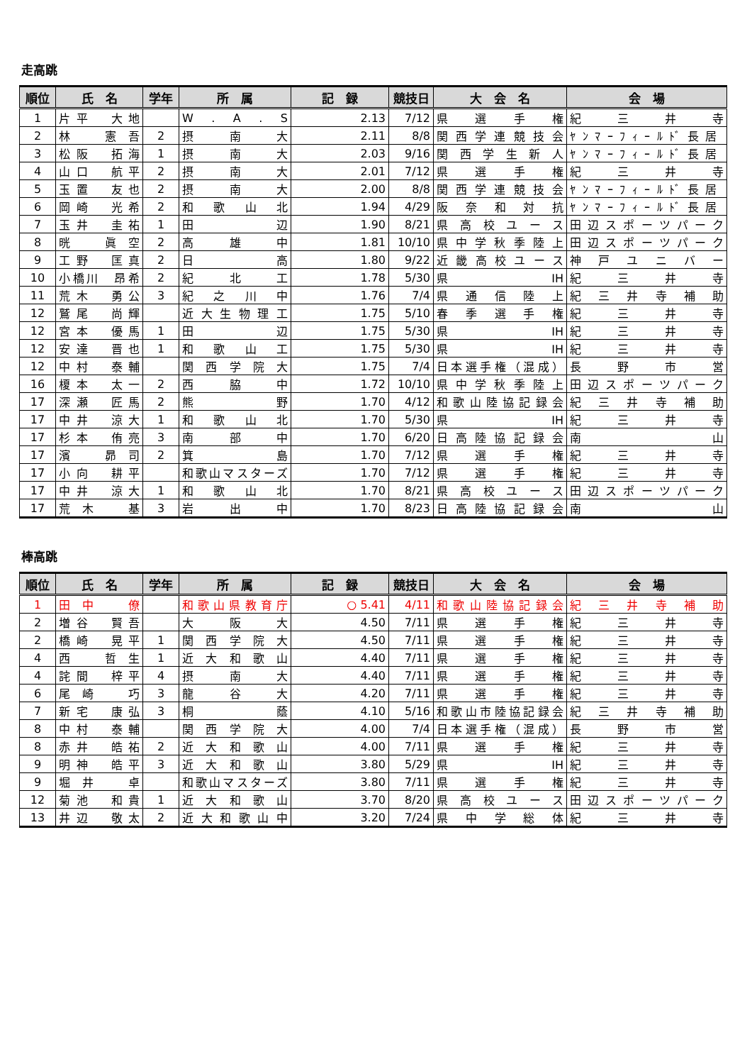走高跳
| 順位 | 氏 名 | 学年 | 所 属 | 記 録 | 競技日 | 大 会 名 | 会 場 |
| --- | --- | --- | --- | --- | --- | --- | --- |
| 1 | 片平 大地 | | W . A . S | 2.13 | 7/12 | 県選手権 | 紀三井寺 |
| 2 | 林 憲吾 | 2 | 摂南大 | 2.11 | 8/8 | 関西学連競技会 | ﾔﾝﾏｰﾌｨｰﾙﾄﾞ長居 |
| 3 | 松阪 拓海 | 1 | 摂南大 | 2.03 | 9/16 | 関西学生新人 | ﾔﾝﾏｰﾌｨｰﾙﾄﾞ長居 |
| 4 | 山口 航平 | 2 | 摂南大 | 2.01 | 7/12 | 県選手権 | 紀三井寺 |
| 5 | 玉置 友也 | 2 | 摂南大 | 2.00 | 8/8 | 関西学連競技会 | ﾔﾝﾏｰﾌｨｰﾙﾄﾞ長居 |
| 6 | 岡崎 光希 | 2 | 和歌山北 | 1.94 | 4/29 | 阪奈和対抗 | ﾔﾝﾏｰﾌｨｰﾙﾄﾞ長居 |
| 7 | 玉井 圭祐 | 1 | 田辺 | 1.90 | 8/21 | 県高校ユース | 田辺スポーツパーク |
| 8 | 晄 眞空 | 2 | 高雄中 | 1.81 | 10/10 | 県中学秋季陸上 | 田辺スポーツパーク |
| 9 | 工野 匡真 | 2 | 日高 | 1.80 | 9/22 | 近畿高校ユース | 神戸ユニバー |
| 10 | 小橋川 昂希 | 2 | 紀北工 | 1.78 | 5/30 | 県IH | 紀三井寺 |
| 11 | 荒木 勇公 | 3 | 紀之川中 | 1.76 | 7/4 | 県通信陸上 | 紀三井寺補助 |
| 12 | 鷲尾 尚輝 | | 近大生物理工 | 1.75 | 5/10 | 春季選手権 | 紀三井寺 |
| 12 | 宮本 優馬 | 1 | 田辺 | 1.75 | 5/30 | 県IH | 紀三井寺 |
| 12 | 安達 晋也 | 1 | 和歌山工 | 1.75 | 5/30 | 県IH | 紀三井寺 |
| 12 | 中村 泰輔 | | 関西学院大 | 1.75 | 7/4 | 日本選手権（混成） | 長野市営 |
| 16 | 榎本 太一 | 2 | 西脇中 | 1.72 | 10/10 | 県中学秋季陸上 | 田辺スポーツパーク |
| 17 | 深瀬 匠馬 | 2 | 熊野 | 1.70 | 4/12 | 和歌山陸協記録会 | 紀三井寺補助 |
| 17 | 中井 涼大 | 1 | 和歌山北 | 1.70 | 5/30 | 県IH | 紀三井寺 |
| 17 | 杉本 侑亮 | 3 | 南部中 | 1.70 | 6/20 | 日高陸協記録会 | 南山 |
| 17 | 濱 昴司 | 2 | 箕島 | 1.70 | 7/12 | 県選手権 | 紀三井寺 |
| 17 | 小向 耕平 | | 和歌山マスターズ | 1.70 | 7/12 | 県選手権 | 紀三井寺 |
| 17 | 中井 涼大 | 1 | 和歌山北 | 1.70 | 8/21 | 県高校ユース | 田辺スポーツパーク |
| 17 | 荒木 基 | 3 | 岩出中 | 1.70 | 8/23 | 日高陸協記録会 | 南山 |
棒高跳
| 順位 | 氏 名 | 学年 | 所 属 | 記 録 | 競技日 | 大 会 名 | 会 場 |
| --- | --- | --- | --- | --- | --- | --- | --- |
| 1 | 田中 僚 | | 和歌山県教育庁 | ○ 5.41 | 4/11 | 和歌山陸協記録会 | 紀三井寺補助 |
| 2 | 増谷 賢吾 | | 大阪大 | 4.50 | 7/11 | 県選手権 | 紀三井寺 |
| 2 | 橋崎 晃平 | 1 | 関西学院大 | 4.50 | 7/11 | 県選手権 | 紀三井寺 |
| 4 | 西 哲生 | 1 | 近大和歌山 | 4.40 | 7/11 | 県選手権 | 紀三井寺 |
| 4 | 詫間 梓平 | 4 | 摂南大 | 4.40 | 7/11 | 県選手権 | 紀三井寺 |
| 6 | 尾崎 巧 | 3 | 龍谷大 | 4.20 | 7/11 | 県選手権 | 紀三井寺 |
| 7 | 新宅 康弘 | 3 | 桐蔭 | 4.10 | 5/16 | 和歌山市陸協記録会 | 紀三井寺補助 |
| 8 | 中村 泰輔 | | 関西学院大 | 4.00 | 7/4 | 日本選手権（混成） | 長野市営 |
| 8 | 赤井 皓祐 | 2 | 近大和歌山 | 4.00 | 7/11 | 県選手権 | 紀三井寺 |
| 9 | 明神 皓平 | 3 | 近大和歌山 | 3.80 | 5/29 | 県IH | 紀三井寺 |
| 9 | 堀井 卓 | | 和歌山マスターズ | 3.80 | 7/11 | 県選手権 | 紀三井寺 |
| 12 | 菊池 和貴 | 1 | 近大和歌山 | 3.70 | 8/20 | 県高校ユース | 田辺スポーツパーク |
| 13 | 井辺 敬太 | 2 | 近大和歌山中 | 3.20 | 7/24 | 県中学総体 | 紀三井寺 |